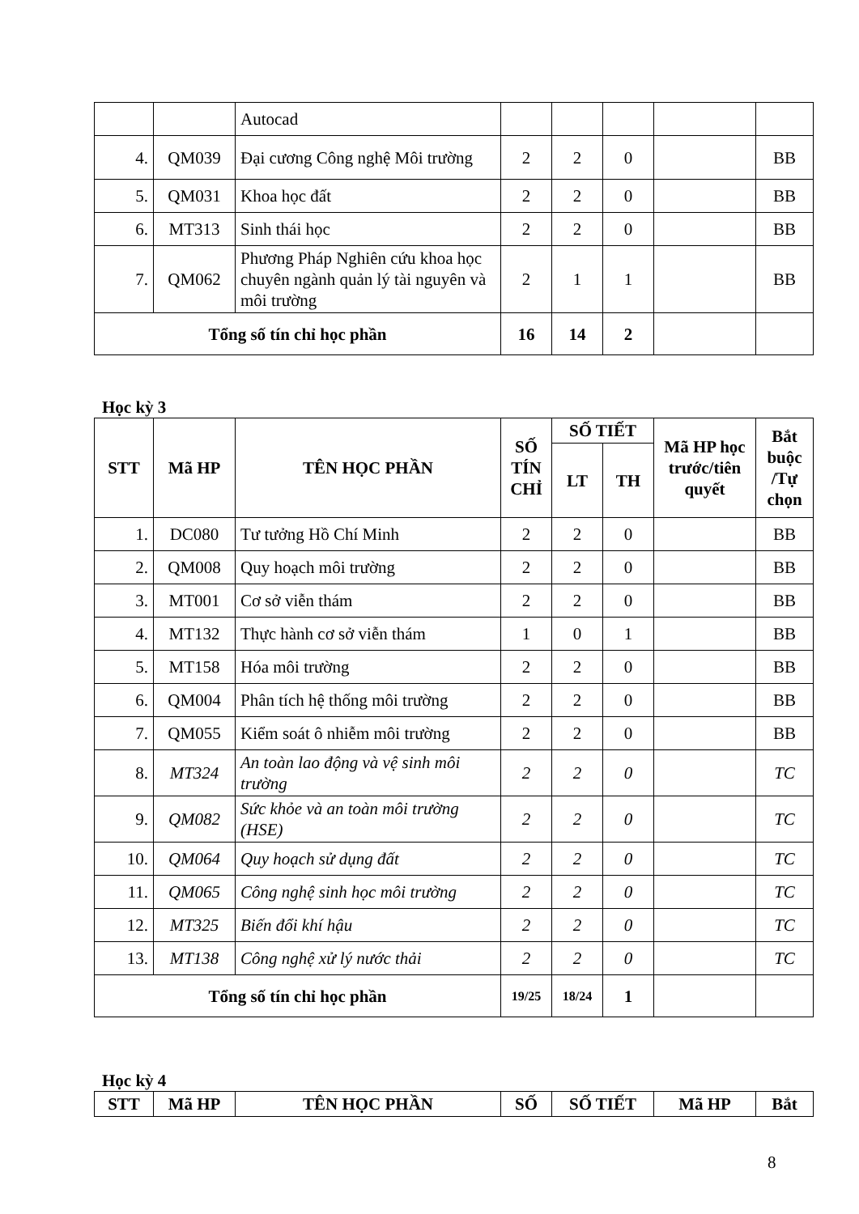| | | Autocad | | | | | |
| 4. | QM039 | Đại cương Công nghệ Môi trường | 2 | 2 | 0 | | BB |
| 5. | QM031 | Khoa học đất | 2 | 2 | 0 | | BB |
| 6. | MT313 | Sinh thái học | 2 | 2 | 0 | | BB |
| 7. | QM062 | Phương Pháp Nghiên cứu khoa học chuyên ngành quản lý tài nguyên và môi trường | 2 | 1 | 1 | | BB |
| Tổng số tín chỉ học phần | | | 16 | 14 | 2 | | |
Học kỳ 3
| STT | Mã HP | TÊN HỌC PHẦN | SỐ TÍN CHỈ | SỐ TIẾT | | Mã HP học trước/tiên quyết | Bắt buộc /Tự chọn |
| --- | --- | --- | --- | --- | --- | --- | --- |
| | | | | LT | TH | | |
| 1. | DC080 | Tư tưởng Hồ Chí Minh | 2 | 2 | 0 | | BB |
| 2. | QM008 | Quy hoạch môi trường | 2 | 2 | 0 | | BB |
| 3. | MT001 | Cơ sở viễn thám | 2 | 2 | 0 | | BB |
| 4. | MT132 | Thực hành cơ sở viễn thám | 1 | 0 | 1 | | BB |
| 5. | MT158 | Hóa môi trường | 2 | 2 | 0 | | BB |
| 6. | QM004 | Phân tích hệ thống môi trường | 2 | 2 | 0 | | BB |
| 7. | QM055 | Kiểm soát ô nhiễm môi trường | 2 | 2 | 0 | | BB |
| 8. | MT324 | An toàn lao động và vệ sinh môi trường | 2 | 2 | 0 | | TC |
| 9. | QM082 | Sức khỏe và an toàn môi trường (HSE) | 2 | 2 | 0 | | TC |
| 10. | QM064 | Quy hoạch sử dụng đất | 2 | 2 | 0 | | TC |
| 11. | QM065 | Công nghệ sinh học môi trường | 2 | 2 | 0 | | TC |
| 12. | MT325 | Biến đổi khí hậu | 2 | 2 | 0 | | TC |
| 13. | MT138 | Công nghệ xử lý nước thải | 2 | 2 | 0 | | TC |
| Tổng số tín chỉ học phần | | | 19/25 | 18/24 | 1 | | |
Học kỳ 4
| STT | Mã HP | TÊN HỌC PHẦN | SỐ | SỐ TIẾT | Mã HP | Bắt |
| --- | --- | --- | --- | --- | --- | --- |
8